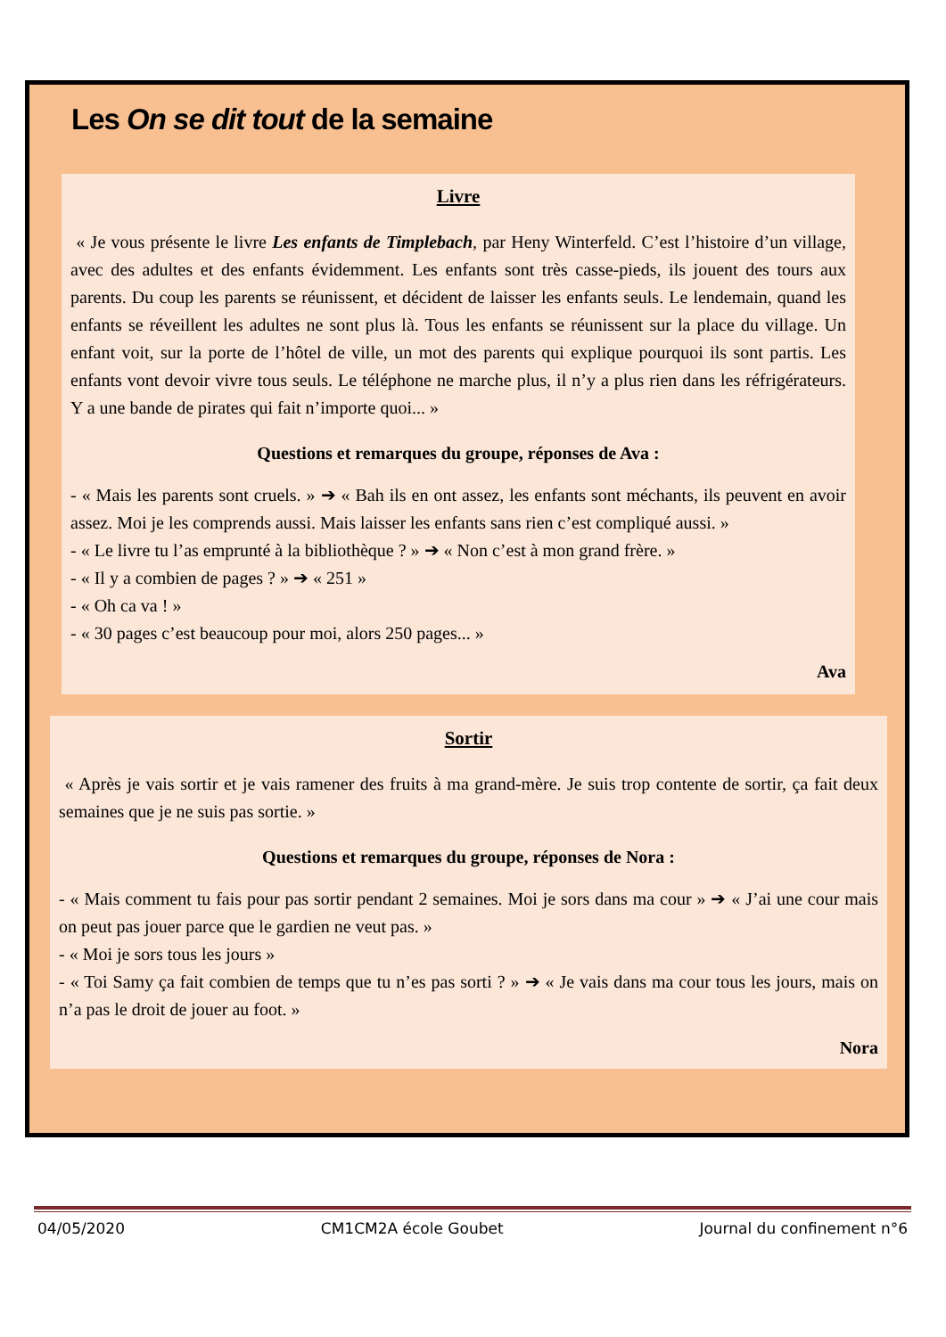Les On se dit tout de la semaine
Livre
« Je vous présente le livre Les enfants de Timplebach, par Heny Winterfeld. C’est l’histoire d’un village, avec des adultes et des enfants évidemment. Les enfants sont très casse-pieds, ils jouent des tours aux parents. Du coup les parents se réunissent, et décident de laisser les enfants seuls. Le lendemain, quand les enfants se réveillent les adultes ne sont plus là. Tous les enfants se réunissent sur la place du village. Un enfant voit, sur la porte de l’hôtel de ville, un mot des parents qui explique pourquoi ils sont partis. Les enfants vont devoir vivre tous seuls. Le téléphone ne marche plus, il n’y a plus rien dans les réfrigérateurs. Y a une bande de pirates qui fait n’importe quoi... »
Questions et remarques du groupe, réponses de Ava :
- « Mais les parents sont cruels. » ➔ « Bah ils en ont assez, les enfants sont méchants, ils peuvent en avoir assez. Moi je les comprends aussi. Mais laisser les enfants sans rien c’est compliqué aussi. »
- « Le livre tu l’as emprunté à la bibliothèque ? » ➔ « Non c’est à mon grand frère. »
- « Il y a combien de pages ? » ➔ « 251 »
- « Oh ca va ! »
- « 30 pages c’est beaucoup pour moi, alors 250 pages... »
Ava
Sortir
« Après je vais sortir et je vais ramener des fruits à ma grand-mère. Je suis trop contente de sortir, ça fait deux semaines que je ne suis pas sortie. »
Questions et remarques du groupe, réponses de Nora :
- « Mais comment tu fais pour pas sortir pendant 2 semaines. Moi je sors dans ma cour » ➔ « J’ai une cour mais on peut pas jouer parce que le gardien ne veut pas. »
- « Moi je sors tous les jours »
- « Toi Samy ça fait combien de temps que tu n’es pas sorti ? » ➔ « Je vais dans ma cour tous les jours, mais on n’a pas le droit de jouer au foot. »
Nora
04/05/2020 CM1CM2A école Goubet Journal du confinement n°6